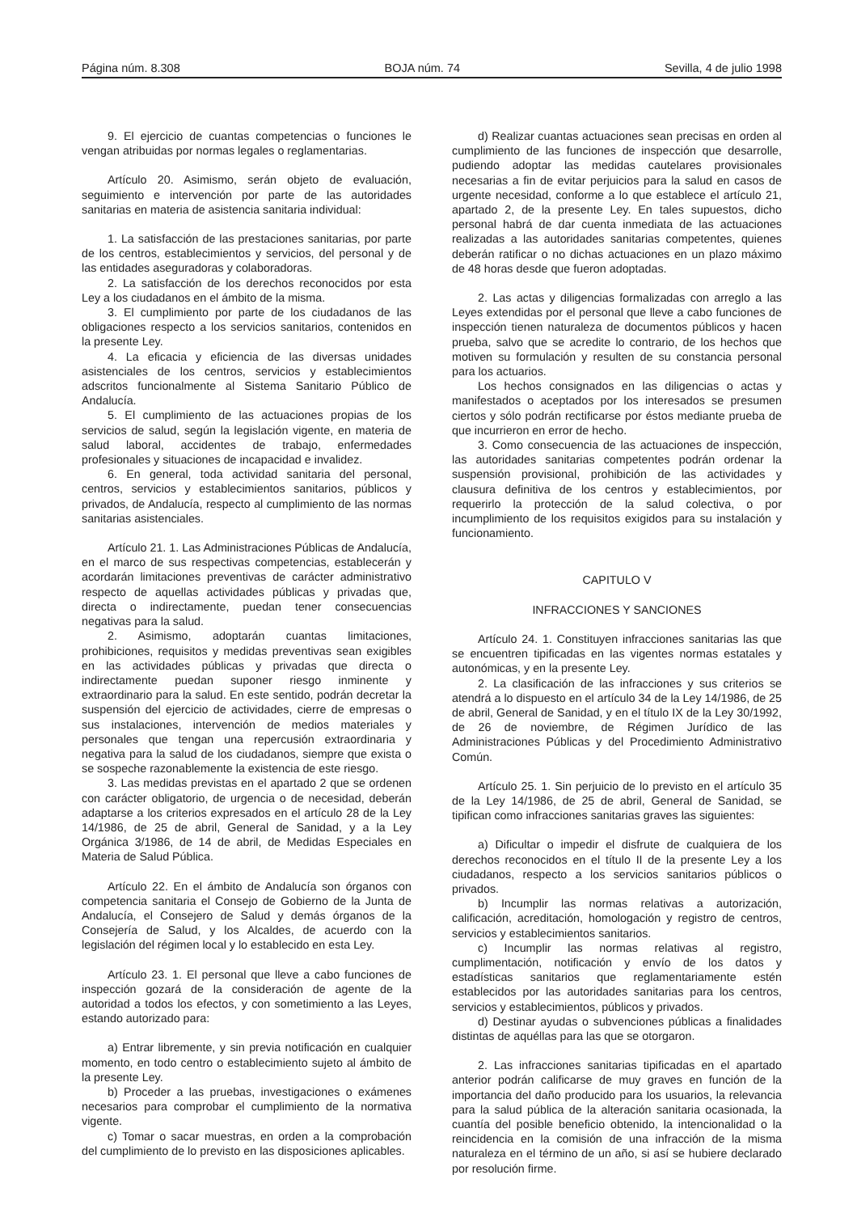Página núm. 8.308 BOJA núm. 74 Sevilla, 4 de julio 1998
9. El ejercicio de cuantas competencias o funciones le vengan atribuidas por normas legales o reglamentarias.
Artículo 20. Asimismo, serán objeto de evaluación, seguimiento e intervención por parte de las autoridades sanitarias en materia de asistencia sanitaria individual:
1. La satisfacción de las prestaciones sanitarias, por parte de los centros, establecimientos y servicios, del personal y de las entidades aseguradoras y colaboradoras.
2. La satisfacción de los derechos reconocidos por esta Ley a los ciudadanos en el ámbito de la misma.
3. El cumplimiento por parte de los ciudadanos de las obligaciones respecto a los servicios sanitarios, contenidos en la presente Ley.
4. La eficacia y eficiencia de las diversas unidades asistenciales de los centros, servicios y establecimientos adscritos funcionalmente al Sistema Sanitario Público de Andalucía.
5. El cumplimiento de las actuaciones propias de los servicios de salud, según la legislación vigente, en materia de salud laboral, accidentes de trabajo, enfermedades profesionales y situaciones de incapacidad e invalidez.
6. En general, toda actividad sanitaria del personal, centros, servicios y establecimientos sanitarios, públicos y privados, de Andalucía, respecto al cumplimiento de las normas sanitarias asistenciales.
Artículo 21. 1. Las Administraciones Públicas de Andalucía, en el marco de sus respectivas competencias, establecerán y acordarán limitaciones preventivas de carácter administrativo respecto de aquellas actividades públicas y privadas que, directa o indirectamente, puedan tener consecuencias negativas para la salud.
2. Asimismo, adoptarán cuantas limitaciones, prohibiciones, requisitos y medidas preventivas sean exigibles en las actividades públicas y privadas que directa o indirectamente puedan suponer riesgo inminente y extraordinario para la salud. En este sentido, podrán decretar la suspensión del ejercicio de actividades, cierre de empresas o sus instalaciones, intervención de medios materiales y personales que tengan una repercusión extraordinaria y negativa para la salud de los ciudadanos, siempre que exista o se sospeche razonablemente la existencia de este riesgo.
3. Las medidas previstas en el apartado 2 que se ordenen con carácter obligatorio, de urgencia o de necesidad, deberán adaptarse a los criterios expresados en el artículo 28 de la Ley 14/1986, de 25 de abril, General de Sanidad, y a la Ley Orgánica 3/1986, de 14 de abril, de Medidas Especiales en Materia de Salud Pública.
Artículo 22. En el ámbito de Andalucía son órganos con competencia sanitaria el Consejo de Gobierno de la Junta de Andalucía, el Consejero de Salud y demás órganos de la Consejería de Salud, y los Alcaldes, de acuerdo con la legislación del régimen local y lo establecido en esta Ley.
Artículo 23. 1. El personal que lleve a cabo funciones de inspección gozará de la consideración de agente de la autoridad a todos los efectos, y con sometimiento a las Leyes, estando autorizado para:
a) Entrar libremente, y sin previa notificación en cualquier momento, en todo centro o establecimiento sujeto al ámbito de la presente Ley.
b) Proceder a las pruebas, investigaciones o exámenes necesarios para comprobar el cumplimiento de la normativa vigente.
c) Tomar o sacar muestras, en orden a la comprobación del cumplimiento de lo previsto en las disposiciones aplicables.
d) Realizar cuantas actuaciones sean precisas en orden al cumplimiento de las funciones de inspección que desarrolle, pudiendo adoptar las medidas cautelares provisionales necesarias a fin de evitar perjuicios para la salud en casos de urgente necesidad, conforme a lo que establece el artículo 21, apartado 2, de la presente Ley. En tales supuestos, dicho personal habrá de dar cuenta inmediata de las actuaciones realizadas a las autoridades sanitarias competentes, quienes deberán ratificar o no dichas actuaciones en un plazo máximo de 48 horas desde que fueron adoptadas.
2. Las actas y diligencias formalizadas con arreglo a las Leyes extendidas por el personal que lleve a cabo funciones de inspección tienen naturaleza de documentos públicos y hacen prueba, salvo que se acredite lo contrario, de los hechos que motiven su formulación y resulten de su constancia personal para los actuarios.
Los hechos consignados en las diligencias o actas y manifestados o aceptados por los interesados se presumen ciertos y sólo podrán rectificarse por éstos mediante prueba de que incurrieron en error de hecho.
3. Como consecuencia de las actuaciones de inspección, las autoridades sanitarias competentes podrán ordenar la suspensión provisional, prohibición de las actividades y clausura definitiva de los centros y establecimientos, por requerirlo la protección de la salud colectiva, o por incumplimiento de los requisitos exigidos para su instalación y funcionamiento.
CAPITULO V
INFRACCIONES Y SANCIONES
Artículo 24. 1. Constituyen infracciones sanitarias las que se encuentren tipificadas en las vigentes normas estatales y autonómicas, y en la presente Ley.
2. La clasificación de las infracciones y sus criterios se atendrá a lo dispuesto en el artículo 34 de la Ley 14/1986, de 25 de abril, General de Sanidad, y en el título IX de la Ley 30/1992, de 26 de noviembre, de Régimen Jurídico de las Administraciones Públicas y del Procedimiento Administrativo Común.
Artículo 25. 1. Sin perjuicio de lo previsto en el artículo 35 de la Ley 14/1986, de 25 de abril, General de Sanidad, se tipifican como infracciones sanitarias graves las siguientes:
a) Dificultar o impedir el disfrute de cualquiera de los derechos reconocidos en el título II de la presente Ley a los ciudadanos, respecto a los servicios sanitarios públicos o privados.
b) Incumplir las normas relativas a autorización, calificación, acreditación, homologación y registro de centros, servicios y establecimientos sanitarios.
c) Incumplir las normas relativas al registro, cumplimentación, notificación y envío de los datos y estadísticas sanitarios que reglamentariamente estén establecidos por las autoridades sanitarias para los centros, servicios y establecimientos, públicos y privados.
d) Destinar ayudas o subvenciones públicas a finalidades distintas de aquéllas para las que se otorgaron.
2. Las infracciones sanitarias tipificadas en el apartado anterior podrán calificarse de muy graves en función de la importancia del daño producido para los usuarios, la relevancia para la salud pública de la alteración sanitaria ocasionada, la cuantía del posible beneficio obtenido, la intencionalidad o la reincidencia en la comisión de una infracción de la misma naturaleza en el término de un año, si así se hubiere declarado por resolución firme.